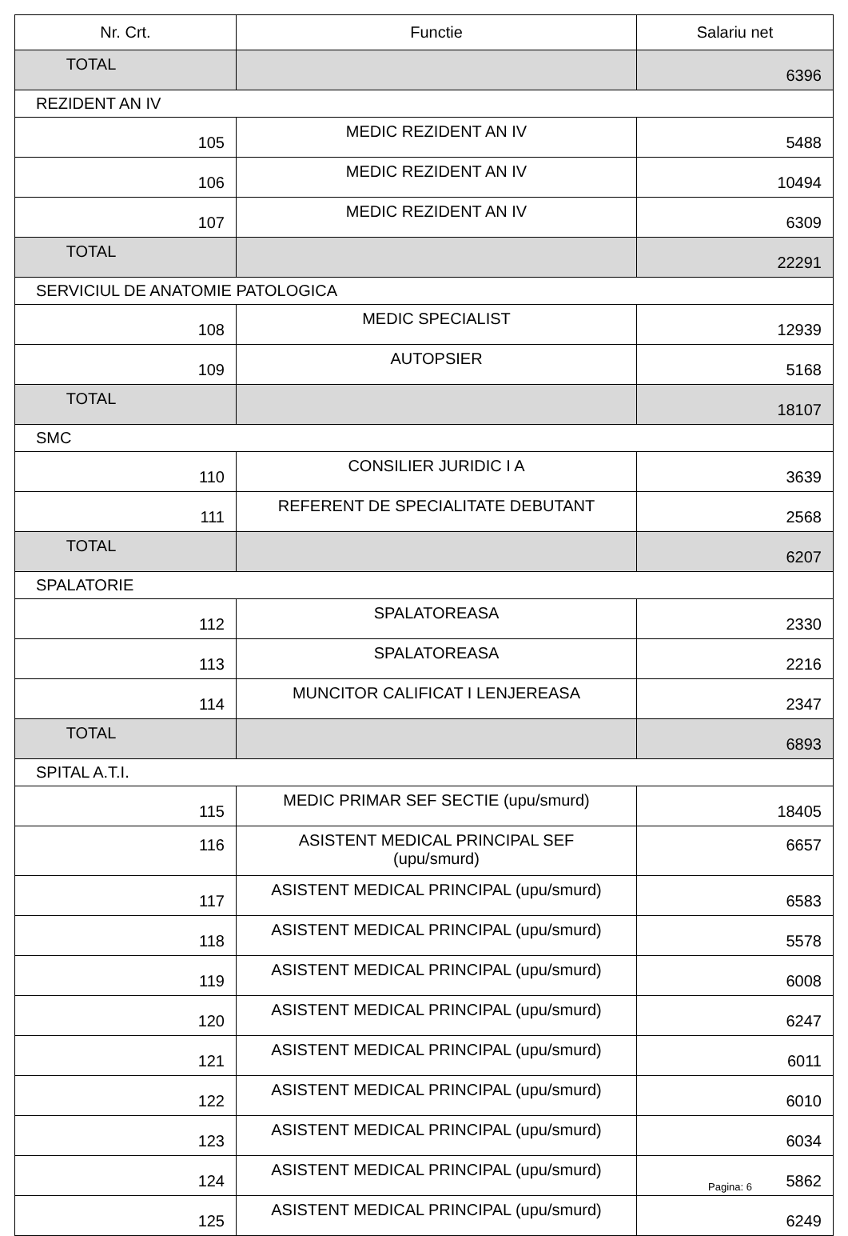| Nr. Crt. | Functie | Salariu net |
| --- | --- | --- |
| TOTAL | | 6396 |
| REZIDENT AN IV | | |
| 105 | MEDIC REZIDENT AN IV | 5488 |
| 106 | MEDIC REZIDENT AN IV | 10494 |
| 107 | MEDIC REZIDENT AN IV | 6309 |
| TOTAL | | 22291 |
| SERVICIUL DE ANATOMIE PATOLOGICA | | |
| 108 | MEDIC SPECIALIST | 12939 |
| 109 | AUTOPSIER | 5168 |
| TOTAL | | 18107 |
| SMC | | |
| 110 | CONSILIER JURIDIC I A | 3639 |
| 111 | REFERENT DE SPECIALITATE DEBUTANT | 2568 |
| TOTAL | | 6207 |
| SPALATORIE | | |
| 112 | SPALATOREASA | 2330 |
| 113 | SPALATOREASA | 2216 |
| 114 | MUNCITOR CALIFICAT I LENJEREASA | 2347 |
| TOTAL | | 6893 |
| SPITAL A.T.I. | | |
| 115 | MEDIC PRIMAR SEF SECTIE (upu/smurd) | 18405 |
| 116 | ASISTENT MEDICAL PRINCIPAL SEF (upu/smurd) | 6657 |
| 117 | ASISTENT MEDICAL PRINCIPAL (upu/smurd) | 6583 |
| 118 | ASISTENT MEDICAL PRINCIPAL (upu/smurd) | 5578 |
| 119 | ASISTENT MEDICAL PRINCIPAL (upu/smurd) | 6008 |
| 120 | ASISTENT MEDICAL PRINCIPAL (upu/smurd) | 6247 |
| 121 | ASISTENT MEDICAL PRINCIPAL (upu/smurd) | 6011 |
| 122 | ASISTENT MEDICAL PRINCIPAL (upu/smurd) | 6010 |
| 123 | ASISTENT MEDICAL PRINCIPAL (upu/smurd) | 6034 |
| 124 | ASISTENT MEDICAL PRINCIPAL (upu/smurd) | 5862 |
| 125 | ASISTENT MEDICAL PRINCIPAL (upu/smurd) | 6249 |
Pagina: 6